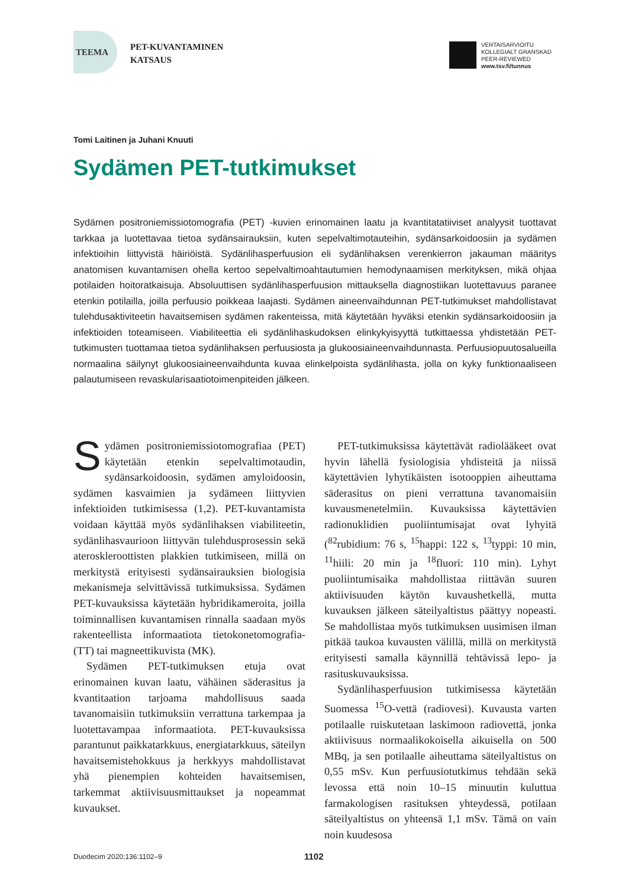TEEMA
PET-KUVANTAMINEN
KATSAUS
VERTAISARVIOITU
KOLLEGIALT GRANSKAD
PEER-REVIEWED
www.tsv.fi/tunnus
Tomi Laitinen ja Juhani Knuuti
Sydämen PET-tutkimukset
Sydämen positroniemissiotomografia (PET) -kuvien erinomainen laatu ja kvantitatatiiviset analyysit tuottavat tarkkaa ja luotettavaa tietoa sydänsairauksiin, kuten sepelvaltimotauteihin, sydänsarkoidoosiin ja sydämen infektioihin liittyvistä häiriöistä. Sydänlihasperfuusion eli sydänlihaksen verenkierron jakauman määritys anatomisen kuvantamisen ohella kertoo sepelvaltimoahtautumien hemodynaamisen merkityksen, mikä ohjaa potilaiden hoitoratkaisuja. Absoluuttisen sydänlihasperfuusion mittauksella diagnostiikan luotettavuus paranee etenkin potilailla, joilla perfuusio poikkeaa laajasti. Sydämen aineenvaihdunnan PET-tutkimukset mahdollistavat tulehdusaktiviteetin havaitsemisen sydämen rakenteissa, mitä käytetään hyväksi etenkin sydänsarkoidoosiin ja infektioiden toteamiseen. Viabiliteettia eli sydänlihaskudoksen elinkykyisyyttä tutkittaessa yhdistetään PET-tutkimusten tuottamaa tietoa sydänlihaksen perfuusiosta ja glukoosiaineenvaihdunnasta. Perfuusiopuutosalueilla normaalina säilynyt glukoosiaineenvaihdunta kuvaa elinkelpoista sydänlihasta, jolla on kyky funktionaaliseen palautumiseen revaskularisaatiotoimenpiteiden jälkeen.
Sydämen positroniemissiotomografiaa (PET) käytetään etenkin sepelvaltimotaudin, sydänsarkoidoosin, sydämen amyloidoosin, sydämen kasvaimien ja sydämeen liittyvien infektioiden tutkimisessa (1,2). PET-kuvantamista voidaan käyttää myös sydänlihaksen viabiliteetin, sydänlihasvaurioon liittyvän tulehdusprosessin sekä ateroskleroottisten plakkien tutkimiseen, millä on merkitystä erityisesti sydänsairauksien biologisia mekanismeja selvittävissä tutkimuksissa. Sydämen PET-kuvauksissa käytetään hybridikameroita, joilla toiminnallisen kuvantamisen rinnalla saadaan myös rakenteellista informaatiota tietokonetomografia- (TT) tai magneettikuvista (MK).
Sydämen PET-tutkimuksen etuja ovat erinomainen kuvan laatu, vähäinen säderasitus ja kvantitaation tarjoama mahdollisuus saada tavanomaisiin tutkimuksiin verrattuna tarkempaa ja luotettavampaa informaatiota. PET-kuvauksissa parantunut paikkatarkkuus, energiatarkkuus, säteilyn havaitsemistehokkuus ja herkkyys mahdollistavat yhä pienempien kohteiden havaitsemisen, tarkemmat aktiivisuusmittaukset ja nopeammat kuvaukset.
PET-tutkimuksissa käytettävät radiolääkeet ovat hyvin lähellä fysiologisia yhdisteitä ja niissä käytettävien lyhytikäisten isotooppien aiheuttama säderasitus on pieni verrattuna tavanomaisiin kuvausmenetelmiin. Kuvauksissa käytettävien radionuklidien puoliintumisajat ovat lyhyitä (<sup>82</sup>rubidium: 76 s, <sup>15</sup>happi: 122 s, <sup>13</sup>typpi: 10 min, <sup>11</sup>hiili: 20 min ja <sup>18</sup>fluori: 110 min). Lyhyt puoliintumisaika mahdollistaa riittävän suuren aktiivisuuden käytön kuvaushetkellä, mutta kuvauksen jälkeen säteilyaltistus päättyy nopeasti. Se mahdollistaa myös tutkimuksen uusimisen ilman pitkää taukoa kuvausten välillä, millä on merkitystä erityisesti samalla käynnillä tehtävissä lepo- ja rasituskuvauksissa.
Sydänlihasperfuusion tutkimisessa käytetään Suomessa <sup>15</sup>O-vettä (radiovesi). Kuvausta varten potilaalle ruiskutetaan laskimoon radiovettä, jonka aktiivisuus normaalikokoisella aikuisella on 500 MBq, ja sen potilaalle aiheuttama säteilyaltistus on 0,55 mSv. Kun perfuusiotutkimus tehdään sekä levossa että noin 10–15 minuutin kuluttua farmakologisen rasituksen yhteydessä, potilaan säteilyaltistus on yhteensä 1,1 mSv. Tämä on vain noin kuudesosa
Duodecim 2020;136:1102–9 1102